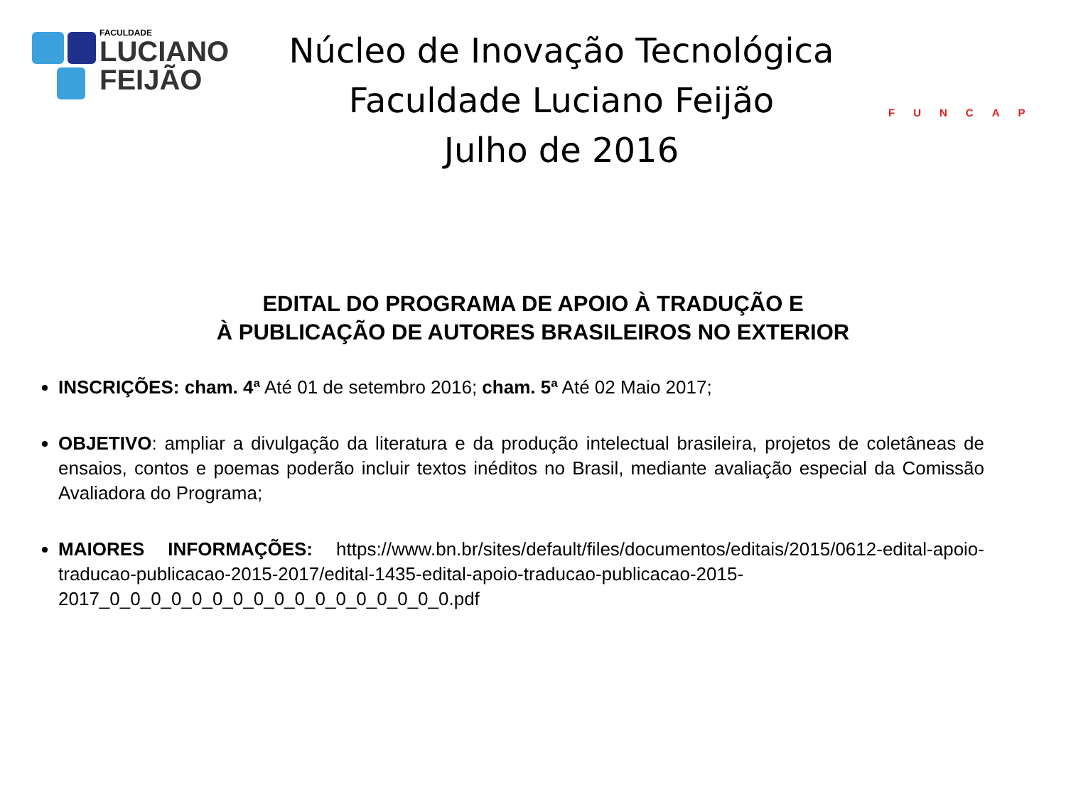FACULDADE
LUCIANO
FEIJÃO
Núcleo de Inovação Tecnológica
Faculdade Luciano Feijão
Julho de 2016
FUNCAP
EDITAL DO PROGRAMA DE APOIO À TRADUÇÃO E
À PUBLICAÇÃO DE AUTORES BRASILEIROS NO EXTERIOR
INSCRIÇÕES: cham. 4ª Até 01 de setembro 2016; cham. 5ª Até 02 Maio 2017;
OBJETIVO: ampliar a divulgação da literatura e da produção intelectual brasileira, projetos de coletâneas de ensaios, contos e poemas poderão incluir textos inéditos no Brasil, mediante avaliação especial da Comissão Avaliadora do Programa;
MAIORES INFORMAÇÕES: https://www.bn.br/sites/default/files/documentos/editais/2015/0612-edital-apoio-traducao-publicacao-2015-2017/edital-1435-edital-apoio-traducao-publicacao-2015-2017_0_0_0_0_0_0_0_0_0_0_0_0_0_0_0_0_0.pdf